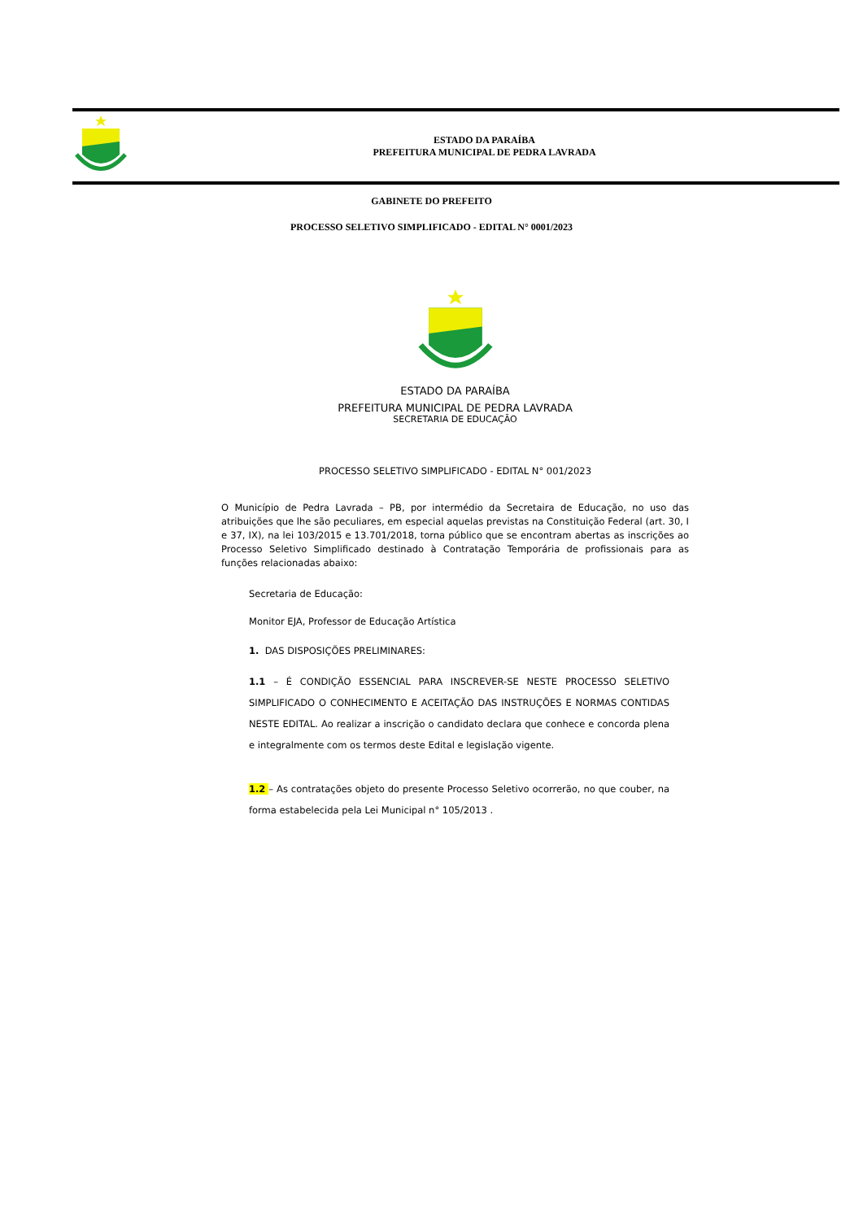ESTADO DA PARAÍBA
PREFEITURA MUNICIPAL DE PEDRA LAVRADA
GABINETE DO PREFEITO
PROCESSO SELETIVO SIMPLIFICADO - EDITAL N° 0001/2023
ESTADO DA PARAÍBA
PREFEITURA MUNICIPAL DE PEDRA LAVRADA
SECRETARIA DE EDUCAÇÃO
PROCESSO SELETIVO SIMPLIFICADO - EDITAL N° 001/2023
O Município de Pedra Lavrada – PB, por intermédio da Secretaira de Educação, no uso das atribuições que lhe são peculiares, em especial aquelas previstas na Constituição Federal (art. 30, I e 37, IX), na lei 103/2015 e 13.701/2018, torna público que se encontram abertas as inscrições ao Processo Seletivo Simplificado destinado à Contratação Temporária de profissionais para as funções relacionadas abaixo:
Secretaria de Educação:
Monitor EJA, Professor de Educação Artística
1. DAS DISPOSIÇÕES PRELIMINARES:
1.1 – É CONDIÇÃO ESSENCIAL PARA INSCREVER-SE NESTE PROCESSO SELETIVO SIMPLIFICADO O CONHECIMENTO E ACEITAÇÃO DAS INSTRUÇÕES E NORMAS CONTIDAS NESTE EDITAL. Ao realizar a inscrição o candidato declara que conhece e concorda plena e integralmente com os termos deste Edital e legislação vigente.
1.2 – As contratações objeto do presente Processo Seletivo ocorrerão, no que couber, na forma estabelecida pela Lei Municipal n° 105/2013 .